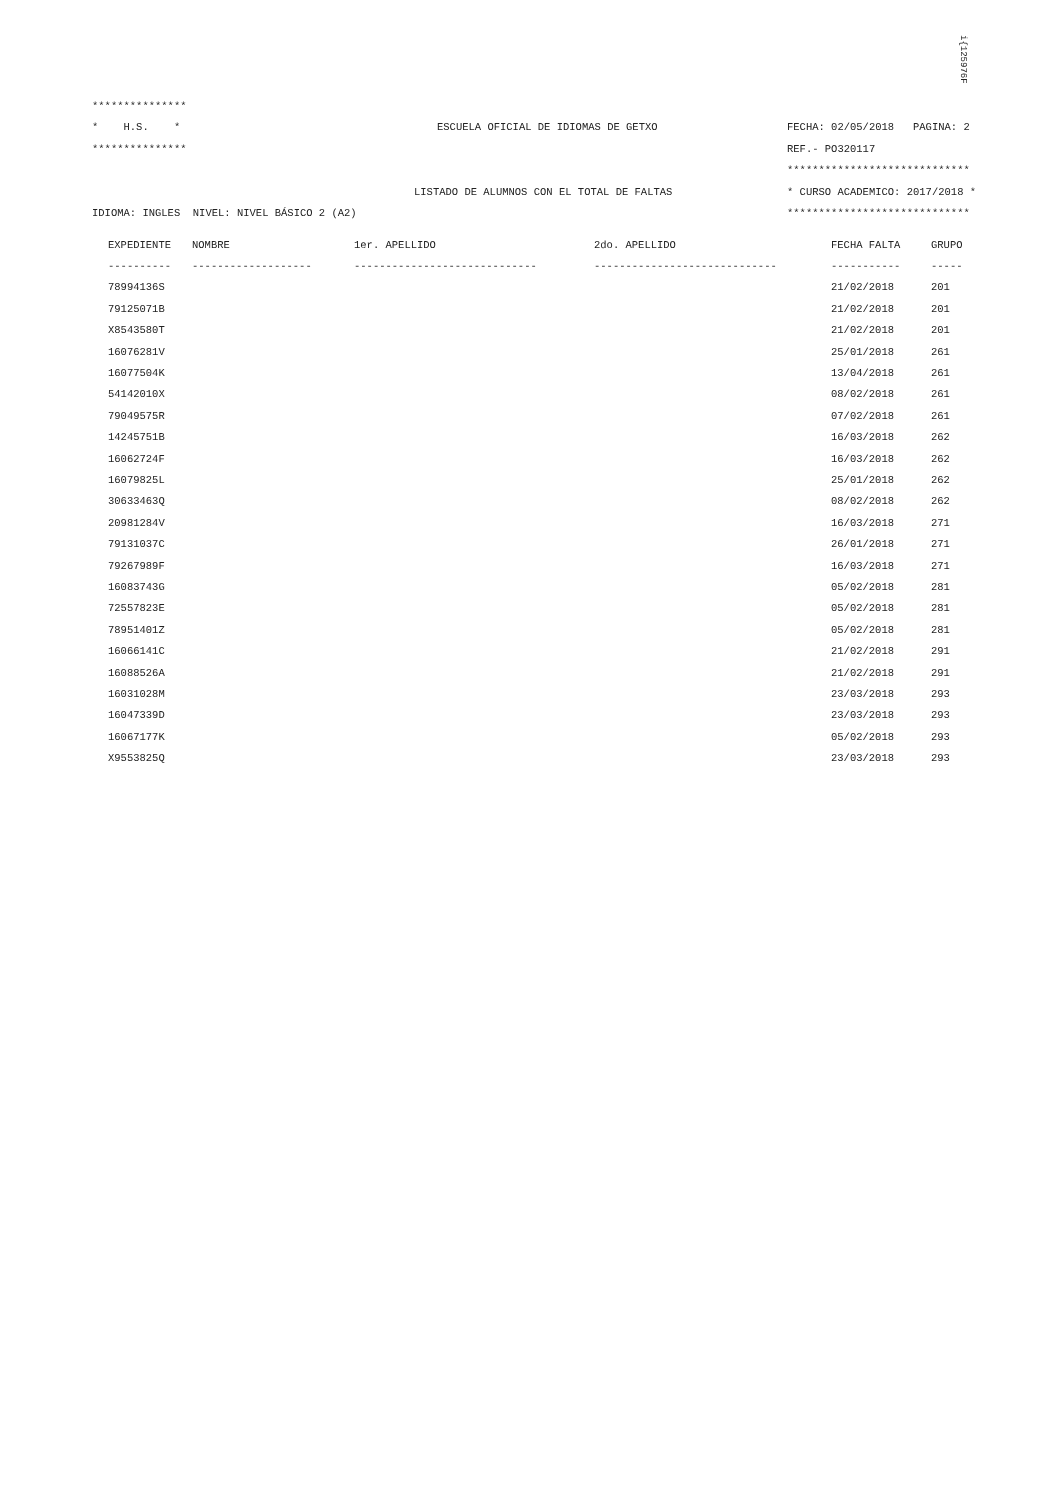i{125976F
***************
* H.S. * ESCUELA OFICIAL DE IDIOMAS DE GETXO FECHA: 02/05/2018 PAGINA: 2
*************** REF.- PO320117
*****************************
LISTADO DE ALUMNOS CON EL TOTAL DE FALTAS * CURSO ACADEMICO: 2017/2018 *
IDIOMA: INGLES NIVEL: NIVEL BÁSICO 2 (A2) *****************************
| EXPEDIENTE | NOMBRE | 1er. APELLIDO | 2do. APELLIDO | FECHA FALTA | GRUPO |
| --- | --- | --- | --- | --- | --- |
| ---------- | ------------------- | ----------------------------- | ----------------------------- | ----------- | ----- |
| 78994136S | | | | 21/02/2018 | 201 |
| 79125071B | | | | 21/02/2018 | 201 |
| X8543580T | | | | 21/02/2018 | 201 |
| 16076281V | | | | 25/01/2018 | 261 |
| 16077504K | | | | 13/04/2018 | 261 |
| 54142010X | | | | 08/02/2018 | 261 |
| 79049575R | | | | 07/02/2018 | 261 |
| 14245751B | | | | 16/03/2018 | 262 |
| 16062724F | | | | 16/03/2018 | 262 |
| 16079825L | | | | 25/01/2018 | 262 |
| 30633463Q | | | | 08/02/2018 | 262 |
| 20981284V | | | | 16/03/2018 | 271 |
| 79131037C | | | | 26/01/2018 | 271 |
| 79267989F | | | | 16/03/2018 | 271 |
| 16083743G | | | | 05/02/2018 | 281 |
| 72557823E | | | | 05/02/2018 | 281 |
| 78951401Z | | | | 05/02/2018 | 281 |
| 16066141C | | | | 21/02/2018 | 291 |
| 16088526A | | | | 21/02/2018 | 291 |
| 16031028M | | | | 23/03/2018 | 293 |
| 16047339D | | | | 23/03/2018 | 293 |
| 16067177K | | | | 05/02/2018 | 293 |
| X9553825Q | | | | 23/03/2018 | 293 |